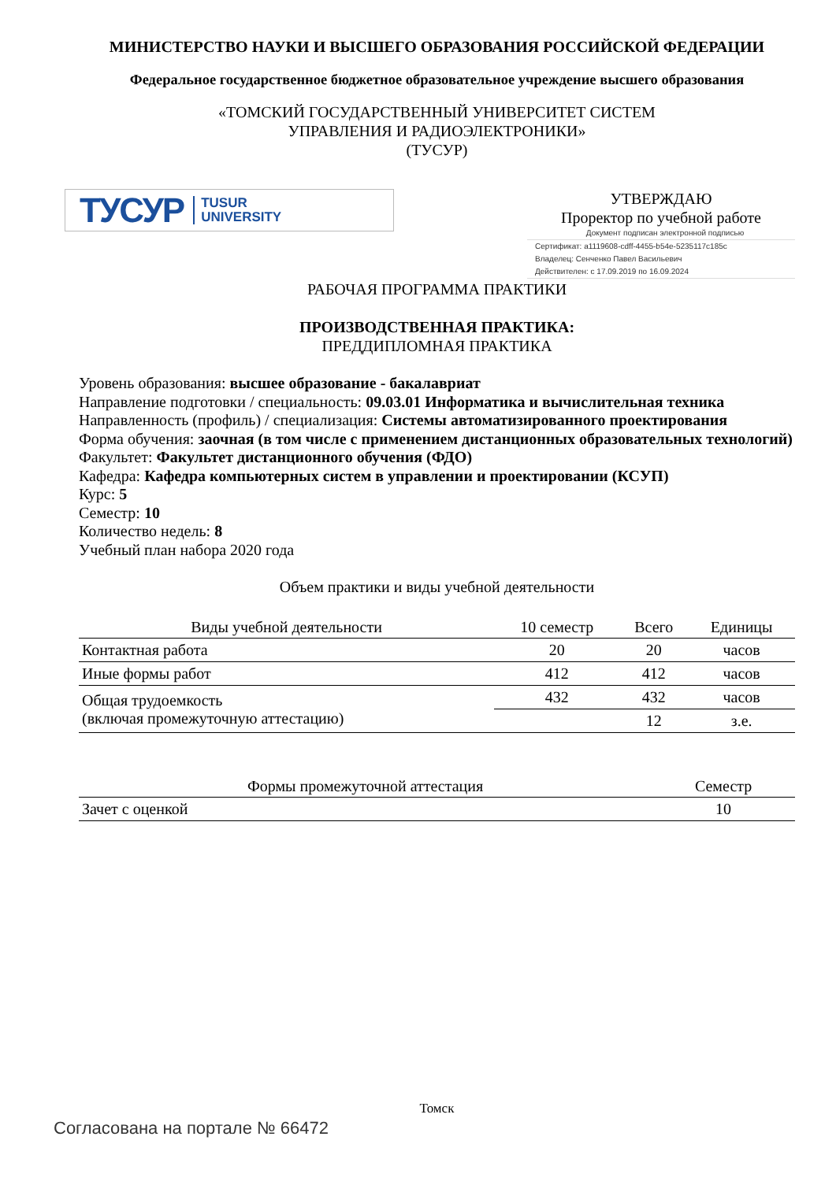МИНИСТЕРСТВО НАУКИ И ВЫСШЕГО ОБРАЗОВАНИЯ РОССИЙСКОЙ ФЕДЕРАЦИИ
Федеральное государственное бюджетное образовательное учреждение высшего образования
«ТОМСКИЙ ГОСУДАРСТВЕННЫЙ УНИВЕРСИТЕТ СИСТЕМ
УПРАВЛЕНИЯ И РАДИОЭЛЕКТРОНИКИ»
(ТУСУР)
ТУСУР TUSUR
UNIVERSITY
УТВЕРЖДАЮ
Проректор по учебной работе
Документ подписан электронной подписью
Сертификат: a1119608-cdff-4455-b54e-5235117c185c
Владелец: Сенченко Павел Васильевич
Действителен: с 17.09.2019 по 16.09.2024
РАБОЧАЯ ПРОГРАММА ПРАКТИКИ
ПРОИЗВОДСТВЕННАЯ ПРАКТИКА:
ПРЕДДИПЛОМНАЯ ПРАКТИКА
Уровень образования: высшее образование - бакалавриат
Направление подготовки / специальность: 09.03.01 Информатика и вычислительная техника
Направленность (профиль) / специализация: Системы автоматизированного проектирования
Форма обучения: заочная (в том числе с применением дистанционных образовательных технологий)
Факультет: Факультет дистанционного обучения (ФДО)
Кафедра: Кафедра компьютерных систем в управлении и проектировании (КСУП)
Курс: 5
Семестр: 10
Количество недель: 8
Учебный план набора 2020 года
Объем практики и виды учебной деятельности
| Виды учебной деятельности | 10 семестр | Всего | Единицы |
| --- | --- | --- | --- |
| Контактная работа | 20 | 20 | часов |
| Иные формы работ | 412 | 412 | часов |
| Общая трудоемкость (включая промежуточную аттестацию) | 432 | 432 | часов |
| | | 12 | з.е. |
| Формы промежуточной аттестация | Семестр |
| --- | --- |
| Зачет с оценкой | 10 |
Томск
Согласована на портале № 66472